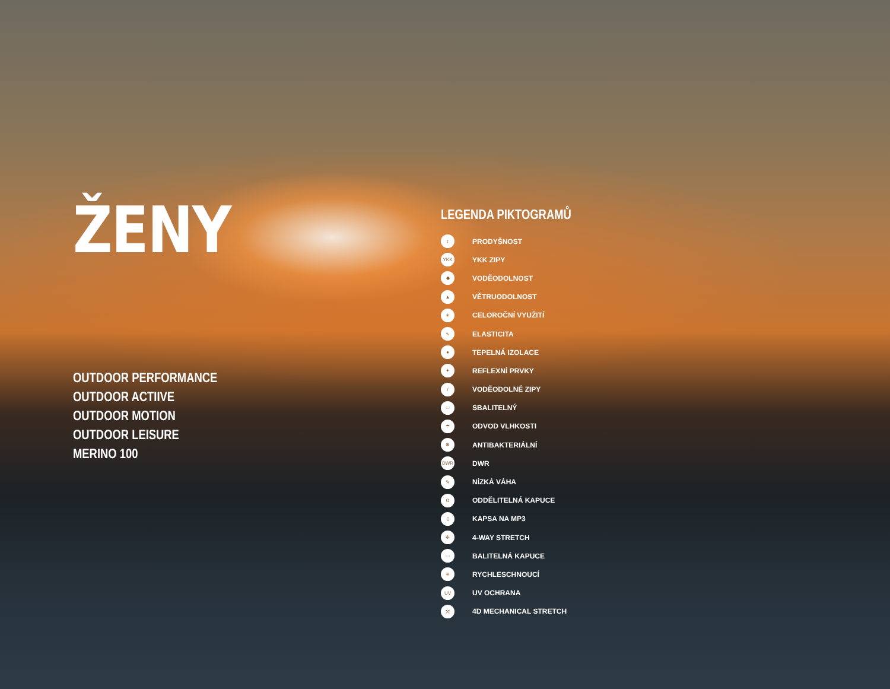ŽENY
OUTDOOR PERFORMANCE
OUTDOOR ACTIIVE
OUTDOOR MOTION
OUTDOOR LEISURE
MERINO 100
LEGENDA PIKTOGRAMŮ
↕
PRODYŠNOST
YKK
YKK ZIPY
◆
VODĚODOLNOST
▲
VĚTRUODOLNOST
✳
CELOROČNÍ VYUŽITÍ
∿
ELASTICITA
●
TEPELNÁ IZOLACE
✦
REFLEXNÍ PRVKY
/
VODĚODOLNÉ ZIPY
⬭
SBALITELNÝ
☂
ODVOD VLHKOSTI
❋
ANTIBAKTERIÁLNÍ
DWR
DWR
✎
NÍZKÁ VÁHA
Ω
ODDĚLITELNÁ KAPUCE
▯
KAPSA NA MP3
✣
4-WAY STRETCH
⬭
BALITELNÁ KAPUCE
≋
RYCHLESCHNOUCÍ
UV
UV OCHRANA
⤧
4D MECHANICAL STRETCH